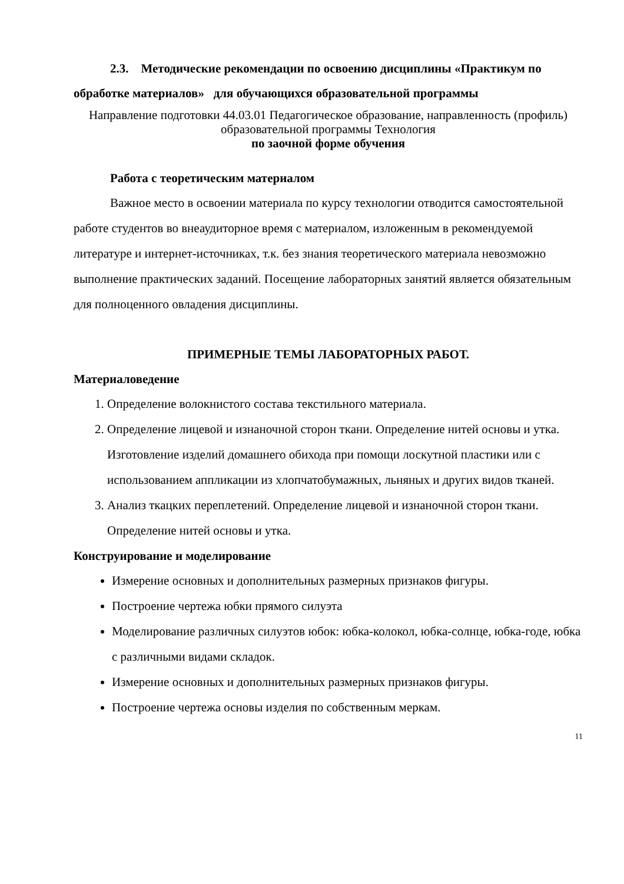2.3. Методические рекомендации по освоению дисциплины «Практикум по обработке материалов» для обучающихся образовательной программы
Направление подготовки 44.03.01 Педагогическое образование, направленность (профиль) образовательной программы Технология
по заочной форме обучения
Работа с теоретическим материалом
Важное место в освоении материала по курсу технологии отводится самостоятельной работе студентов во внеаудиторное время с материалом, изложенным в рекомендуемой литературе и интернет-источниках, т.к. без знания теоретического материала невозможно выполнение практических заданий. Посещение лабораторных занятий является обязательным для полноценного овладения дисциплины.
ПРИМЕРНЫЕ ТЕМЫ ЛАБОРАТОРНЫХ РАБОТ.
Материаловедение
1. Определение волокнистого состава текстильного материала.
2. Определение лицевой и изнаночной сторон ткани. Определение нитей основы и утка. Изготовление изделий домашнего обихода при помощи лоскутной пластики или с использованием аппликации из хлопчатобумажных, льняных и других видов тканей.
3. Анализ ткацких переплетений. Определение лицевой и изнаночной сторон ткани. Определение нитей основы и утка.
Конструирование и моделирование
Измерение основных и дополнительных размерных признаков фигуры.
Построение чертежа юбки прямого силуэта
Моделирование различных силуэтов юбок: юбка-колокол, юбка-солнце, юбка-годе, юбка с различными видами складок.
Измерение основных и дополнительных размерных признаков фигуры.
Построение чертежа основы изделия по собственным меркам.
11